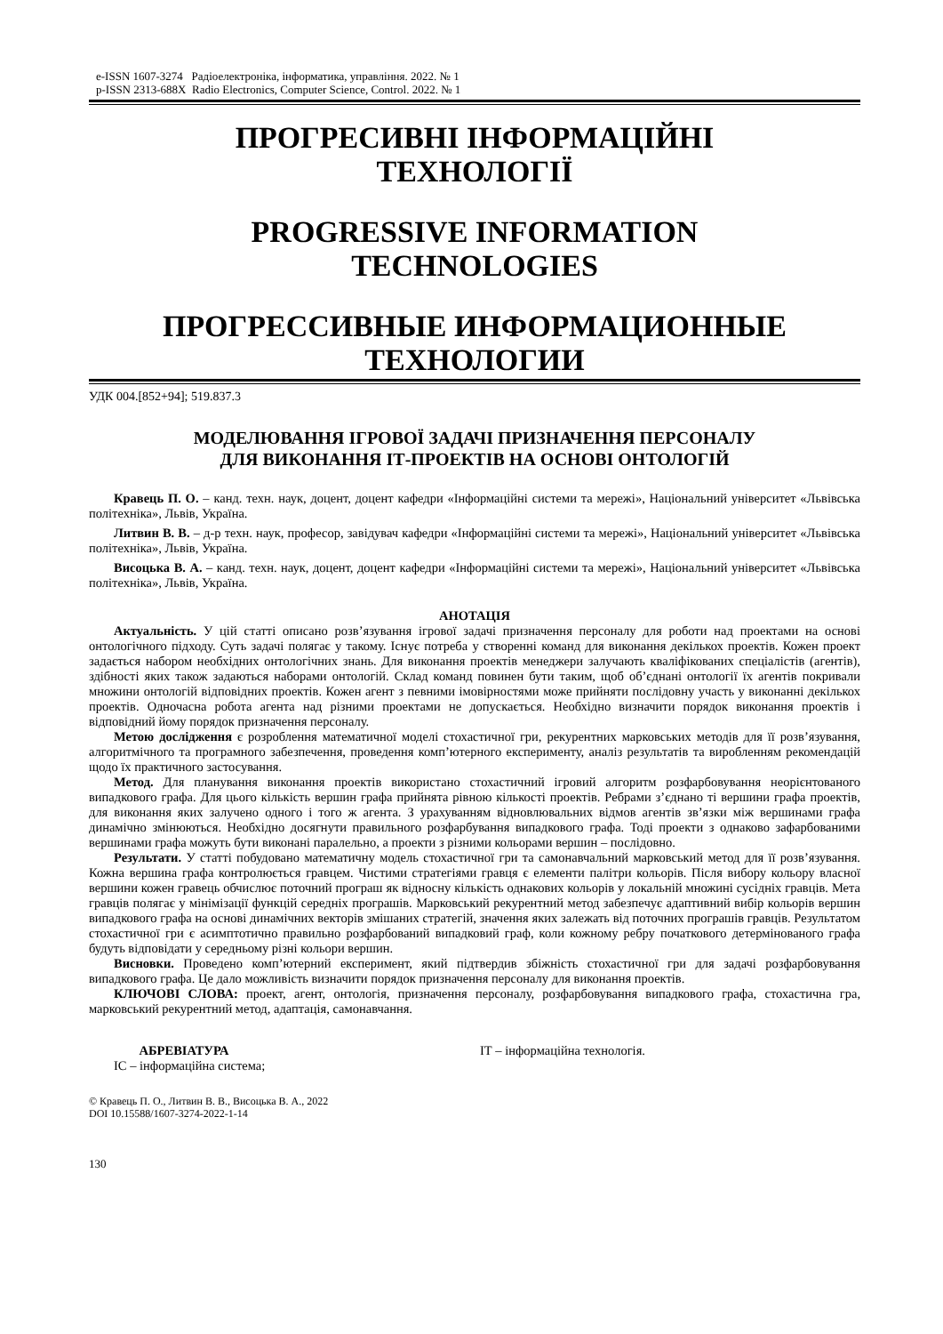e-ISSN 1607-3274 Радіоелектроніка, інформатика, управління. 2022. № 1
p-ISSN 2313-688X Radio Electronics, Computer Science, Control. 2022. № 1
ПРОГРЕСИВНІ ІНФОРМАЦІЙНІ
ТЕХНОЛОГІЇ
PROGRESSIVE INFORMATION
TECHNOLOGIES
ПРОГРЕССИВНЫЕ ИНФОРМАЦИОННЫЕ
ТЕХНОЛОГИИ
УДК 004.[852+94]; 519.837.3
МОДЕЛЮВАННЯ ІГРОВОЇ ЗАДАЧІ ПРИЗНАЧЕННЯ ПЕРСОНАЛУ
ДЛЯ ВИКОНАННЯ ІТ-ПРОЕКТІВ НА ОСНОВІ ОНТОЛОГІЙ
Кравець П. О. – канд. техн. наук, доцент, доцент кафедри «Інформаційні системи та мережі», Національний університет «Львівська політехніка», Львів, Україна.
Литвин В. В. – д-р техн. наук, професор, завідувач кафедри «Інформаційні системи та мережі», Національний університет «Львівська політехніка», Львів, Україна.
Висоцька В. А. – канд. техн. наук, доцент, доцент кафедри «Інформаційні системи та мережі», Національний університет «Львівська політехніка», Львів, Україна.
АНОТАЦІЯ
Актуальність. У цій статті описано розв’язування ігрової задачі призначення персоналу для роботи над проектами на основі онтологічного підходу. Суть задачі полягає у такому. Існує потреба у створенні команд для виконання декількох проектів. Кожен проект задається набором необхідних онтологічних знань. Для виконання проектів менеджери залучають кваліфікованих спеціалістів (агентів), здібності яких також задаються наборами онтологій. Склад команд повинен бути таким, щоб об’єднані онтології їх агентів покривали множини онтологій відповідних проектів. Кожен агент з певними імовірностями може прийняти послідовну участь у виконанні декількох проектів. Одночасна робота агента над різними проектами не допускається. Необхідно визначити порядок виконання проектів і відповідний йому порядок призначення персоналу.
Метою дослідження є розроблення математичної моделі стохастичної гри, рекурентних марковських методів для її розв’язування, алгоритмічного та програмного забезпечення, проведення комп’ютерного експерименту, аналіз результатів та виробленням рекомендацій щодо їх практичного застосування.
Метод. Для планування виконання проектів використано стохастичний ігровий алгоритм розфарбовування неорієнтованого випадкового графа. Для цього кількість вершин графа прийнята рівною кількості проектів. Ребрами з’єднано ті вершини графа проектів, для виконання яких залучено одного і того ж агента. З урахуванням відновлювальних відмов агентів зв’язки між вершинами графа динамічно змінюються. Необхідно досягнути правильного розфарбування випадкового графа. Тоді проекти з однаково зафарбованими вершинами графа можуть бути виконані паралельно, а проекти з різними кольорами вершин – послідовно.
Результати. У статті побудовано математичну модель стохастичної гри та самонавчальний марковський метод для її розв’язування. Кожна вершина графа контролюється гравцем. Чистими стратегіями гравця є елементи палітри кольорів. Після вибору кольору власної вершини кожен гравець обчислює поточний програш як відносну кількість однакових кольорів у локальній множині сусідніх гравців. Мета гравців полягає у мінімізації функцій середніх програшів. Марковський рекурентний метод забезпечує адаптивний вибір кольорів вершин випадкового графа на основі динамічних векторів змішаних стратегій, значення яких залежать від поточних програшів гравців. Результатом стохастичної гри є асимптотично правильно розфарбований випадковий граф, коли кожному ребру початкового детермінованого графа будуть відповідати у середньому різні кольори вершин.
Висновки. Проведено комп’ютерний експеримент, який підтвердив збіжність стохастичної гри для задачі розфарбовування випадкового графа. Це дало можливість визначити порядок призначення персоналу для виконання проектів.
КЛЮЧОВІ СЛОВА: проект, агент, онтологія, призначення персоналу, розфарбовування випадкового графа, стохастична гра, марковський рекурентний метод, адаптація, самонавчання.
АБРЕВІАТУРА
ІС – інформаційна система;
ІТ – інформаційна технологія.
© Кравець П. О., Литвин В. В., Висоцька В. А., 2022
DOI 10.15588/1607-3274-2022-1-14
130